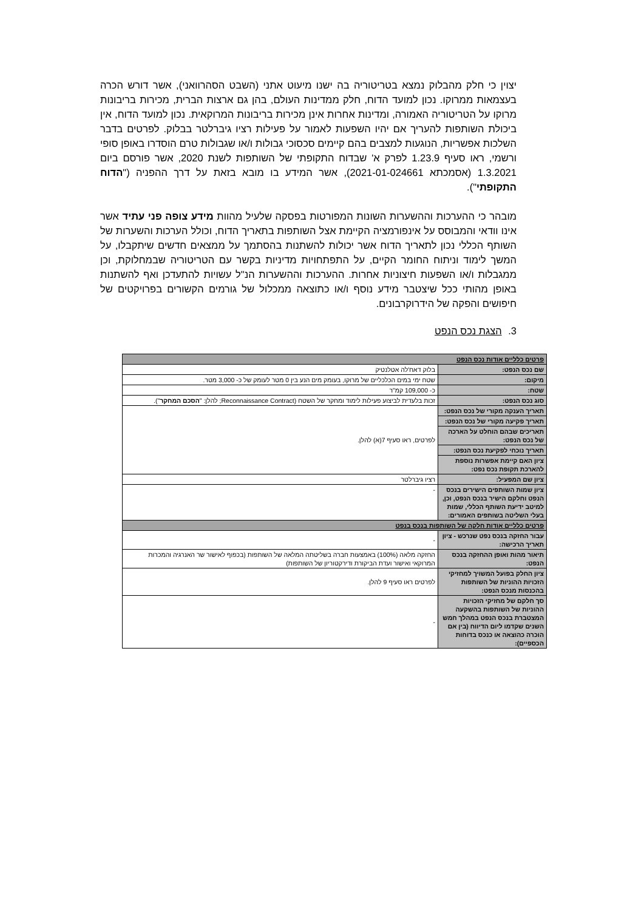יצוין כי חלק מהבלוק נמצא בטריטוריה בה ישנו מיעוט אתני (השבט הסהרוואני), אשר דורש הכרה בעצמאות ממרוקו. נכון למועד הדוח, חלק ממדינות העולם, בהן גם ארצות הברית, מכירות בריבונות מרוקו על הטריטוריה האמורה, ומדינות אחרות אינן מכירות בריבונות המרוקאית. נכון למועד הדוח, אין ביכולת השותפות להעריך אם יהיו השפעות לאמור על פעילות רציו גיברלטר בבלוק. לפרטים בדבר השלכות אפשריות, הנוגעות למצבים בהם קיימים סכסוכי גבולות ו/או שגבולות טרם הוסדרו באופן סופי ורשמי, ראו סעיף 1.23.9 לפרק א' שבדוח התקופתי של השותפות לשנת 2020, אשר פורסם ביום 1.3.2021 (אסמכתא 2021-01-024661), אשר המידע בו מובא בזאת על דרך ההפניה ("הדוח התקופתי").
מובהר כי ההערכות וההשערות השונות המפורטות בפסקה שלעיל מהוות מידע צופה פני עתיד אשר אינו וודאי והמבוסס על אינפורמציה הקיימת אצל השותפות בתאריך הדוח, וכולל הערכות והשערות של השותף הכללי נכון לתאריך הדוח אשר יכולות להשתנות בהסתמך על ממצאים חדשים שיתקבלו, על המשך לימוד וניתוח החומר הקיים, על התפתחויות מדיניות בקשר עם הטריטוריה שבמחלוקת, וכן ממגבלות ו/או השפעות חיצוניות אחרות. ההערכות וההשערות הנ"ל עשויות להתעדכן ואף להשתנות באופן מהותי ככל שיצטבר מידע נוסף ו/או כתוצאה ממכלול של גורמים הקשורים בפרויקטים של חיפושים והפקה של הידרוקרבונים.
3. הצגת נכס הנפט
| פרטים כלליים אודות נכס הנפט | |
| --- | --- |
| שם נכס הנפט: | בלוק דאח'לה אטלנטיק |
| מיקום: | שטח ימי במים הכלכליים של מרוקו, בעומק מים הנע בין 0 מטר לעומק של כ- 3,000 מטר. |
| שטח: | כ- 109,000 קמ"ר |
| סוג נכס הנפט: | זכות בלעדית לביצוע פעילות לימוד ומחקר של השטח (Reconnaissance Contract; להלן: " הסכם המחקר "). |
| תאריך הענקה מקורי של נכס הנפט: | לפרטים, ראו סעיף 7(א) להלן. |
| תאריך פקיעה מקורי של נכס הנפט: | |
| תאריכים שבהם הוחלט על הארכה של נכס הנפט: | |
| תאריך נוכחי לפקיעת נכס הנפט: | |
| ציון האם קיימת אפשרות נוספת להארכת תקופת נכס נפט: | |
| ציון שם המפעיל: | רציו גיברלטר |
| ציון שמות השותפים הישירים בנכס הנפט וחלקם הישיר בנכס הנפט, וכן, למיטב ידיעת השותף הכללי, שמות בעלי השליטה בשותפים האמורים: | - |
| פרטים כלליים אודות חלקה של השותפות בנכס בנפט | |
| עבור החזקה בנכס נפט שנרכש - ציון תאריך הרכישה: | - |
| תיאור מהות ואופן ההחזקה בנכס הנפט: | החזקה מלאה (100%) באמצעות חברה בשליטתה המלאה של השותפות (בכפוף לאישור שר האנרגיה והמכרות המרוקאי ואישור ועדת הביקורת ודירקטוריון של השותפות) |
| ציון החלק בפועל המשויך למחזיקי הזכויות ההוניות של השותפות בהכנסות מנכס הנפט: | לפרטים ראו סעיף 9 להלן. |
| סך חלקם של מחזיקי הזכויות ההוניות של השותפות בהשקעה המצטברת בנכס הנפט במהלך חמש השנים שקדמו ליום הדיווח (בין אם הוכרה כהוצאה או כנכס בדוחות הכספיים): | - |